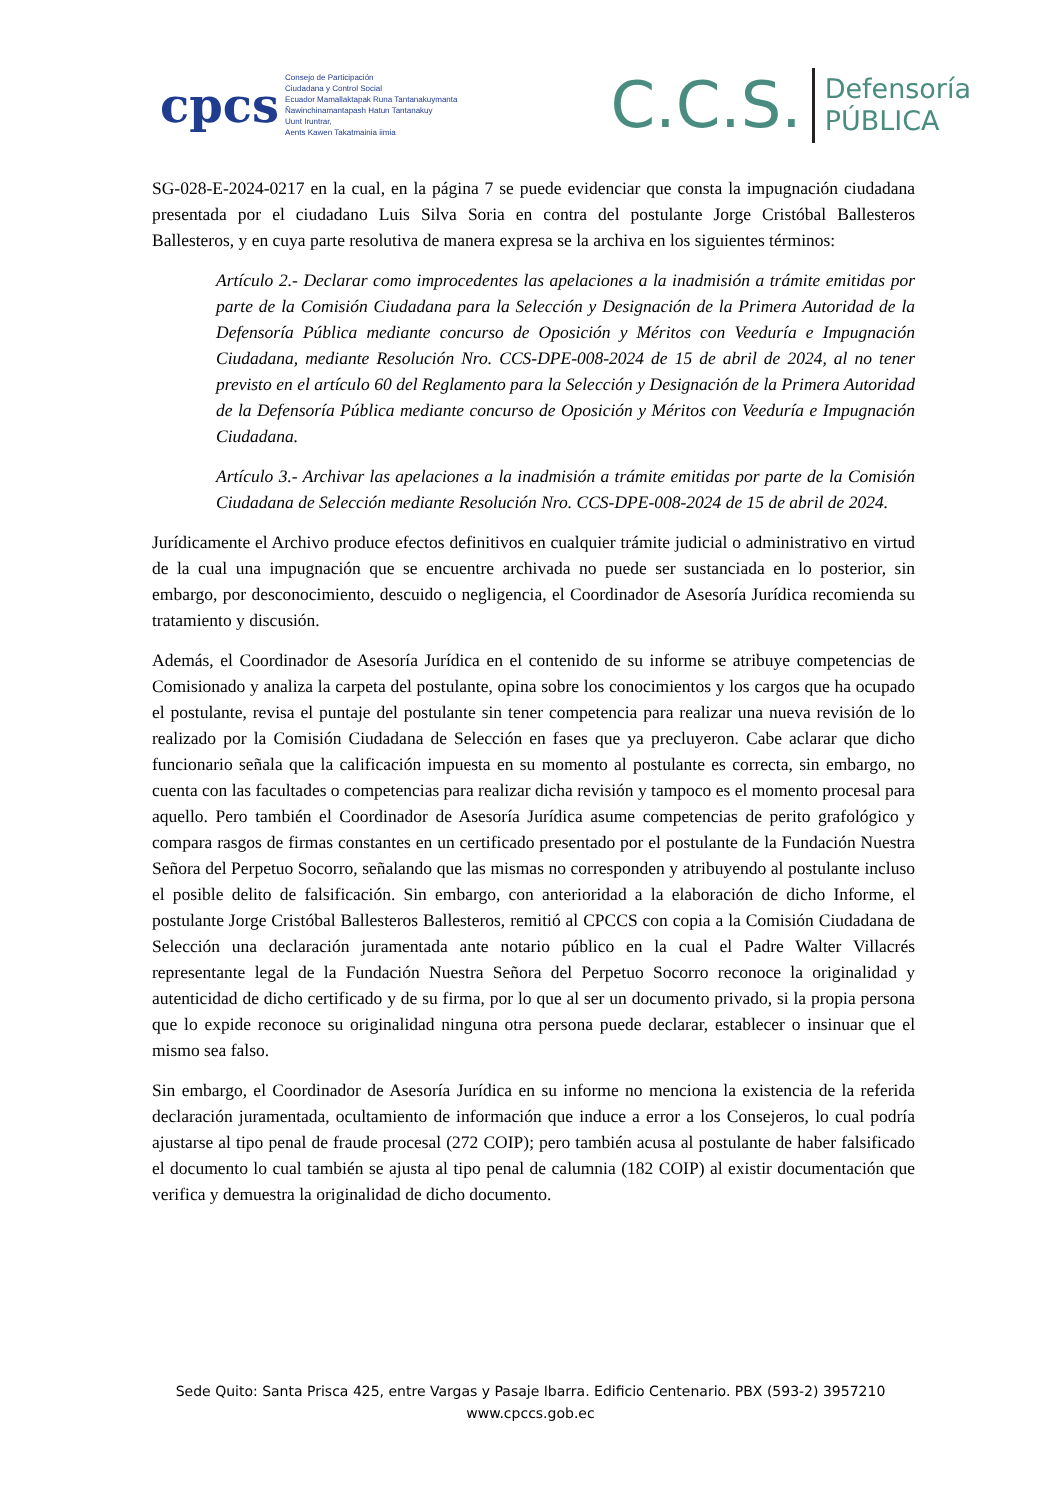cpcs
Consejo de Participación
Ciudadana y Control Social
Ecuador Mamallaktapak Runa Tantanakuymanta
Ñawinchinamantapash Hatun Tantanakuy
Uunt Iruntrar,
Aents Kawen Takatmainia iimia
C.C.S.
Defensoría
PÚBLICA
SG-028-E-2024-0217 en la cual, en la página 7 se puede evidenciar que consta la impugnación ciudadana presentada por el ciudadano Luis Silva Soria en contra del postulante Jorge Cristóbal Ballesteros Ballesteros, y en cuya parte resolutiva de manera expresa se la archiva en los siguientes términos:
Artículo 2.- Declarar como improcedentes las apelaciones a la inadmisión a trámite emitidas por parte de la Comisión Ciudadana para la Selección y Designación de la Primera Autoridad de la Defensoría Pública mediante concurso de Oposición y Méritos con Veeduría e Impugnación Ciudadana, mediante Resolución Nro. CCS-DPE-008-2024 de 15 de abril de 2024, al no tener previsto en el artículo 60 del Reglamento para la Selección y Designación de la Primera Autoridad de la Defensoría Pública mediante concurso de Oposición y Méritos con Veeduría e Impugnación Ciudadana.
Artículo 3.- Archivar las apelaciones a la inadmisión a trámite emitidas por parte de la Comisión Ciudadana de Selección mediante Resolución Nro. CCS-DPE-008-2024 de 15 de abril de 2024.
Jurídicamente el Archivo produce efectos definitivos en cualquier trámite judicial o administrativo en virtud de la cual una impugnación que se encuentre archivada no puede ser sustanciada en lo posterior, sin embargo, por desconocimiento, descuido o negligencia, el Coordinador de Asesoría Jurídica recomienda su tratamiento y discusión.
Además, el Coordinador de Asesoría Jurídica en el contenido de su informe se atribuye competencias de Comisionado y analiza la carpeta del postulante, opina sobre los conocimientos y los cargos que ha ocupado el postulante, revisa el puntaje del postulante sin tener competencia para realizar una nueva revisión de lo realizado por la Comisión Ciudadana de Selección en fases que ya precluyeron. Cabe aclarar que dicho funcionario señala que la calificación impuesta en su momento al postulante es correcta, sin embargo, no cuenta con las facultades o competencias para realizar dicha revisión y tampoco es el momento procesal para aquello. Pero también el Coordinador de Asesoría Jurídica asume competencias de perito grafológico y compara rasgos de firmas constantes en un certificado presentado por el postulante de la Fundación Nuestra Señora del Perpetuo Socorro, señalando que las mismas no corresponden y atribuyendo al postulante incluso el posible delito de falsificación. Sin embargo, con anterioridad a la elaboración de dicho Informe, el postulante Jorge Cristóbal Ballesteros Ballesteros, remitió al CPCCS con copia a la Comisión Ciudadana de Selección una declaración juramentada ante notario público en la cual el Padre Walter Villacrés representante legal de la Fundación Nuestra Señora del Perpetuo Socorro reconoce la originalidad y autenticidad de dicho certificado y de su firma, por lo que al ser un documento privado, si la propia persona que lo expide reconoce su originalidad ninguna otra persona puede declarar, establecer o insinuar que el mismo sea falso.
Sin embargo, el Coordinador de Asesoría Jurídica en su informe no menciona la existencia de la referida declaración juramentada, ocultamiento de información que induce a error a los Consejeros, lo cual podría ajustarse al tipo penal de fraude procesal (272 COIP); pero también acusa al postulante de haber falsificado el documento lo cual también se ajusta al tipo penal de calumnia (182 COIP) al existir documentación que verifica y demuestra la originalidad de dicho documento.
Sede Quito: Santa Prisca 425, entre Vargas y Pasaje Ibarra. Edificio Centenario. PBX (593-2) 3957210
www.cpccs.gob.ec